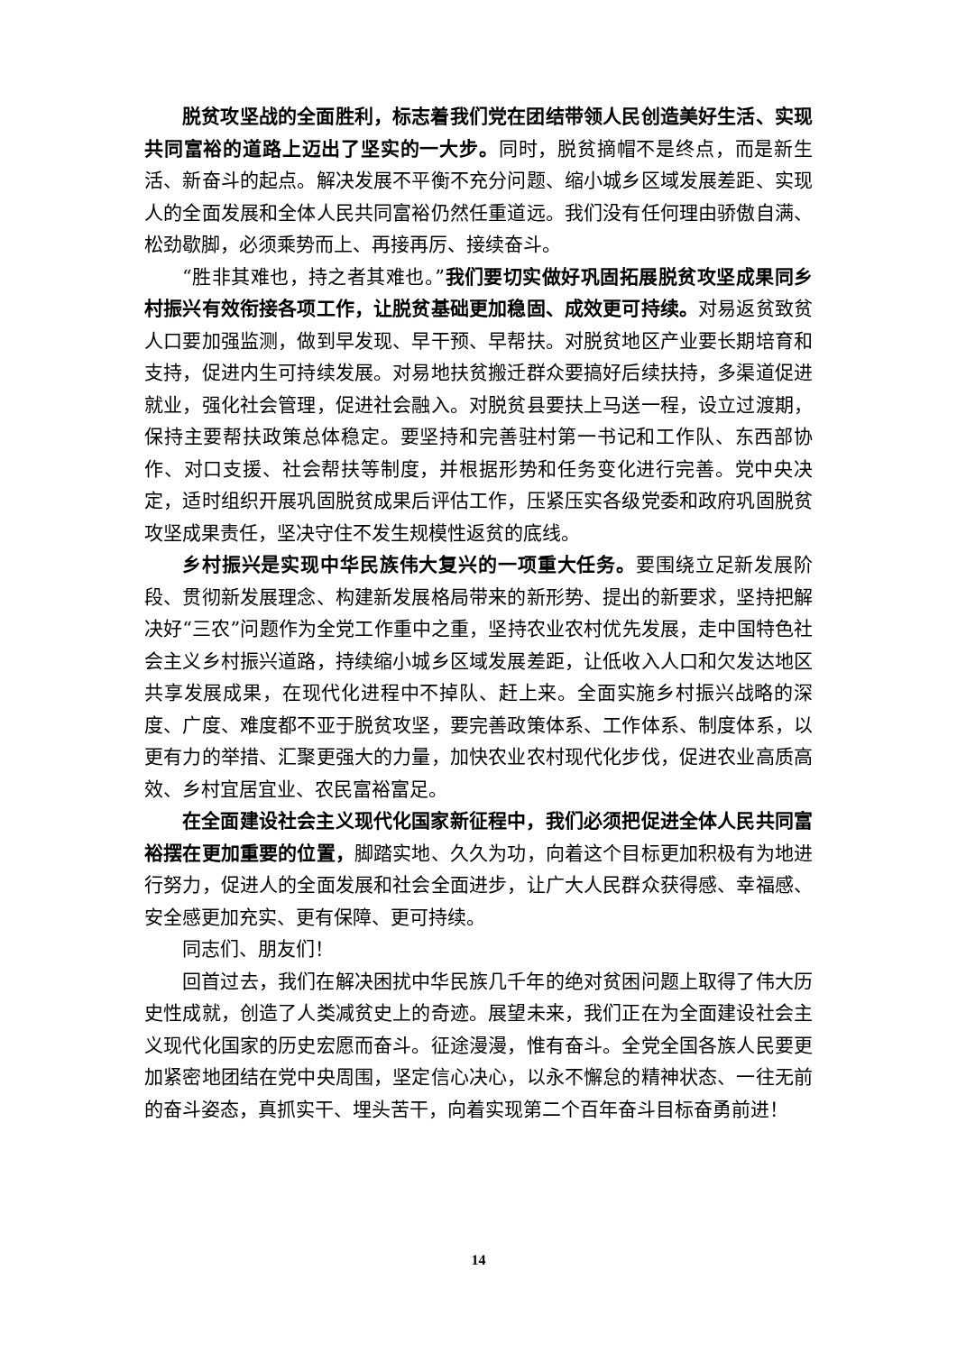脱贫攻坚战的全面胜利，标志着我们党在团结带领人民创造美好生活、实现共同富裕的道路上迈出了坚实的一大步。同时，脱贫摘帽不是终点，而是新生活、新奋斗的起点。解决发展不平衡不充分问题、缩小城乡区域发展差距、实现人的全面发展和全体人民共同富裕仍然任重道远。我们没有任何理由骄傲自满、松劲歇脚，必须乘势而上、再接再厉、接续奋斗。
“胜非其难也，持之者其难也。”我们要切实做好巩固拓展脱贫攻坚成果同乡村振兴有效衔接各项工作，让脱贫基础更加稳固、成效更可持续。对易返贫致贫人口要加强监测，做到早发现、早干预、早帮扶。对脱贫地区产业要长期培育和支持，促进内生可持续发展。对易地扶贫搬迁群众要搞好后续扶持，多渠道促进就业，强化社会管理，促进社会融入。对脱贫县要扶上马送一程，设立过渡期，保持主要帮扶政策总体稳定。要坚持和完善驻村第一书记和工作队、东西部协作、对口支援、社会帮扶等制度，并根据形势和任务变化进行完善。党中央决定，适时组织开展巩固脱贫成果后评估工作，压紧压实各级党委和政府巩固脱贫攻坚成果责任，坚决守住不发生规模性返贫的底线。
乡村振兴是实现中华民族伟大复兴的一项重大任务。要围绕立足新发展阶段、贯彻新发展理念、构建新发展格局带来的新形势、提出的新要求，坚持把解决好“三农”问题作为全党工作重中之重，坚持农业农村优先发展，走中国特色社会主义乡村振兴道路，持续缩小城乡区域发展差距，让低收入人口和欠发达地区共享发展成果，在现代化进程中不掉队、赶上来。全面实施乡村振兴战略的深度、广度、难度都不亚于脱贫攻坚，要完善政策体系、工作体系、制度体系，以更有力的举措、汇聚更强大的力量，加快农业农村现代化步伐，促进农业高质高效、乡村宜居宜业、农民富裕富足。
在全面建设社会主义现代化国家新征程中，我们必须把促进全体人民共同富裕摆在更加重要的位置，脚踏实地、久久为功，向着这个目标更加积极有为地进行努力，促进人的全面发展和社会全面进步，让广大人民群众获得感、幸福感、安全感更加充实、更有保障、更可持续。
同志们、朋友们！
回首过去，我们在解决困扰中华民族几千年的绝对贫困问题上取得了伟大历史性成就，创造了人类减贫史上的奇迹。展望未来，我们正在为全面建设社会主义现代化国家的历史宏愿而奋斗。征途漫漫，惟有奋斗。全党全国各族人民要更加紧密地团结在党中央周围，坚定信心决心，以永不懈怠的精神状态、一往无前的奋斗姿态，真抓实干、埋头苦干，向着实现第二个百年奋斗目标奋勇前进！
14